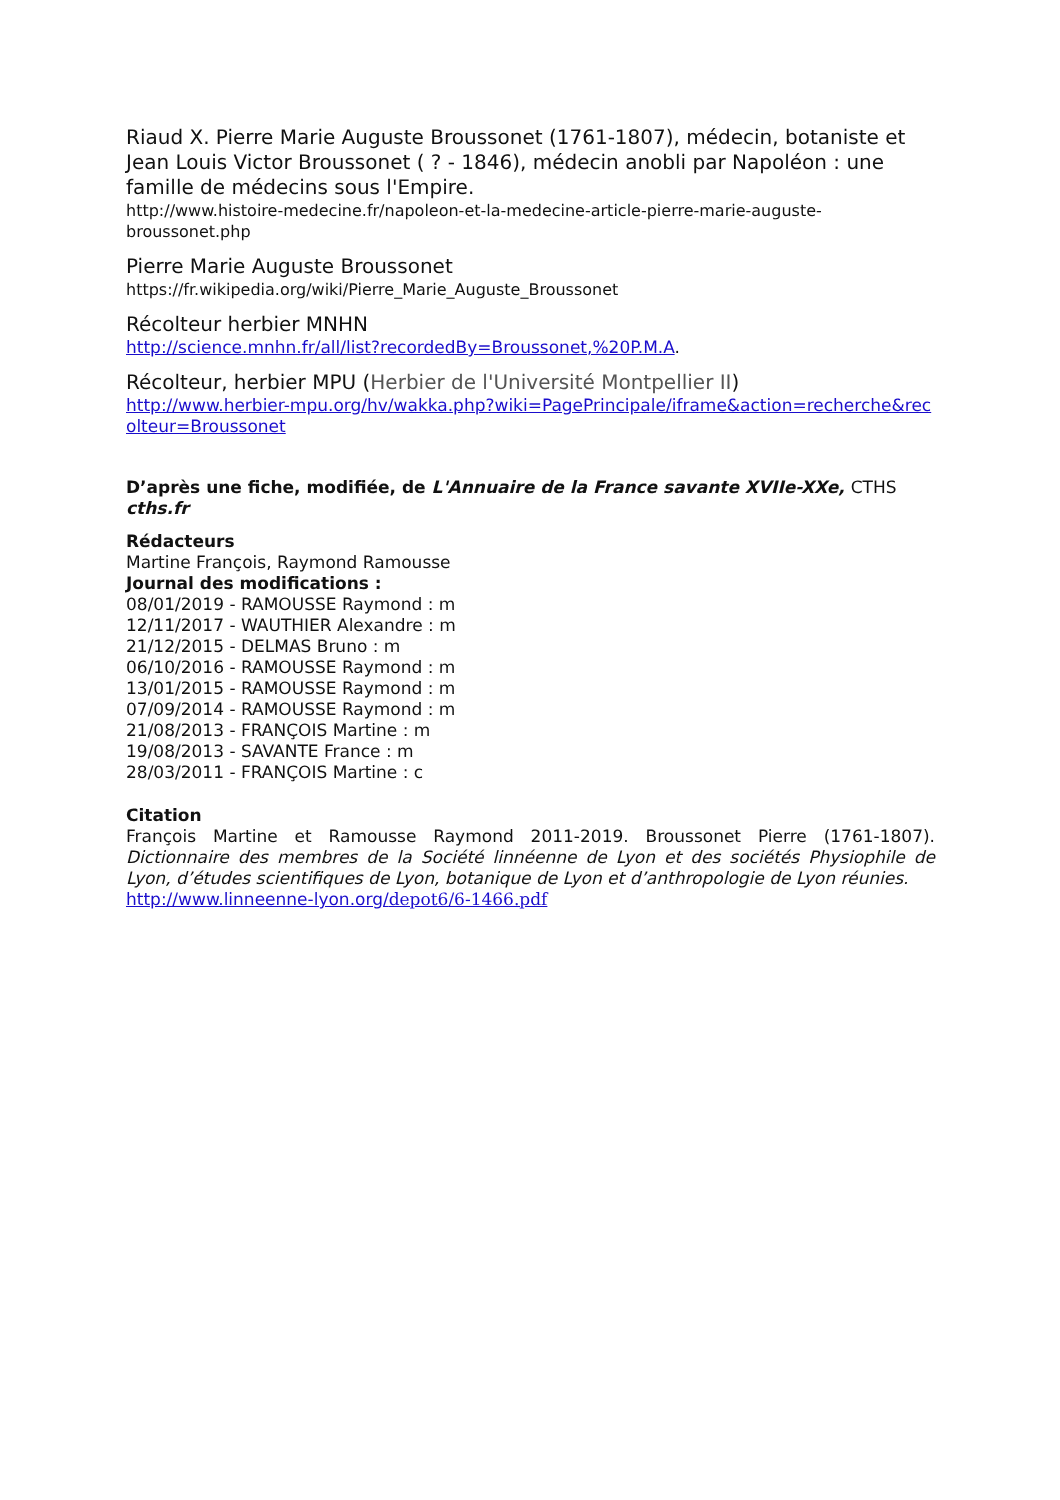Riaud X. Pierre Marie Auguste Broussonet (1761-1807), médecin, botaniste et Jean Louis Victor Broussonet ( ? - 1846), médecin anobli par Napoléon : une famille de médecins sous l'Empire.
http://www.histoire-medecine.fr/napoleon-et-la-medecine-article-pierre-marie-auguste-broussonet.php
Pierre Marie Auguste Broussonet
https://fr.wikipedia.org/wiki/Pierre_Marie_Auguste_Broussonet
Récolteur herbier MNHN
http://science.mnhn.fr/all/list?recordedBy=Broussonet,%20P.M.A.
Récolteur, herbier MPU (Herbier de l'Université Montpellier II)
http://www.herbier-mpu.org/hv/wakka.php?wiki=PagePrincipale/iframe&action=recherche&recolteur=Broussonet
D’après une fiche, modifiée, de L'Annuaire de la France savante XVIIe-XXe, CTHS cths.fr
Rédacteurs
Martine François, Raymond Ramousse
Journal des modifications :
08/01/2019 - RAMOUSSE Raymond : m
12/11/2017 - WAUTHIER Alexandre : m
21/12/2015 - DELMAS Bruno : m
06/10/2016 - RAMOUSSE Raymond : m
13/01/2015 - RAMOUSSE Raymond : m
07/09/2014 - RAMOUSSE Raymond : m
21/08/2013 - FRANÇOIS Martine : m
19/08/2013 - SAVANTE France : m
28/03/2011 - FRANÇOIS Martine : c
Citation
François Martine et Ramousse Raymond 2011-2019. Broussonet Pierre (1761-1807). Dictionnaire des membres de la Société linnéenne de Lyon et des sociétés Physiophile de Lyon, d’études scientifiques de Lyon, botanique de Lyon et d’anthropologie de Lyon réunies.
http://www.linneenne-lyon.org/depot6/6-1466.pdf